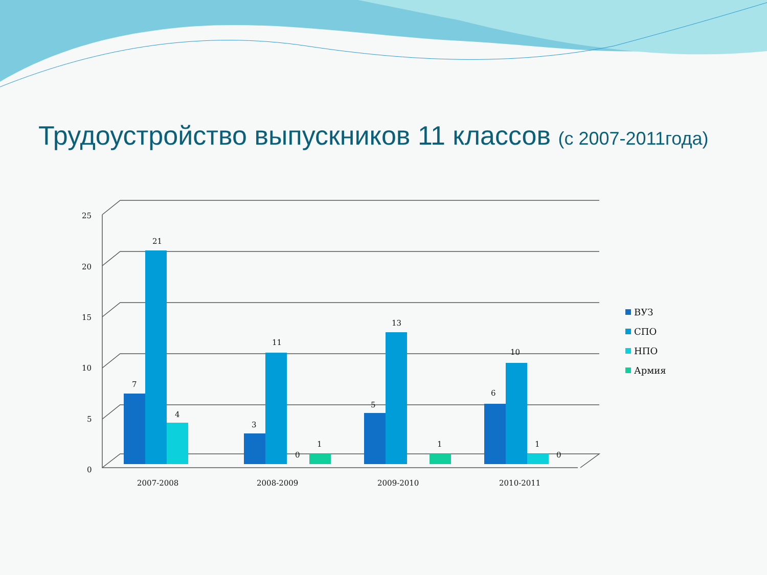25
20
15
10
5
0
7
21
4
3
11
0
1
5
13
1
6
10
1
0
2007-2008
2008-2009
2009-2010
2010-2011
ВУЗ
СПО
НПО
Армия
Трудоустройство выпускников 11 классов (с 2007-2011года)